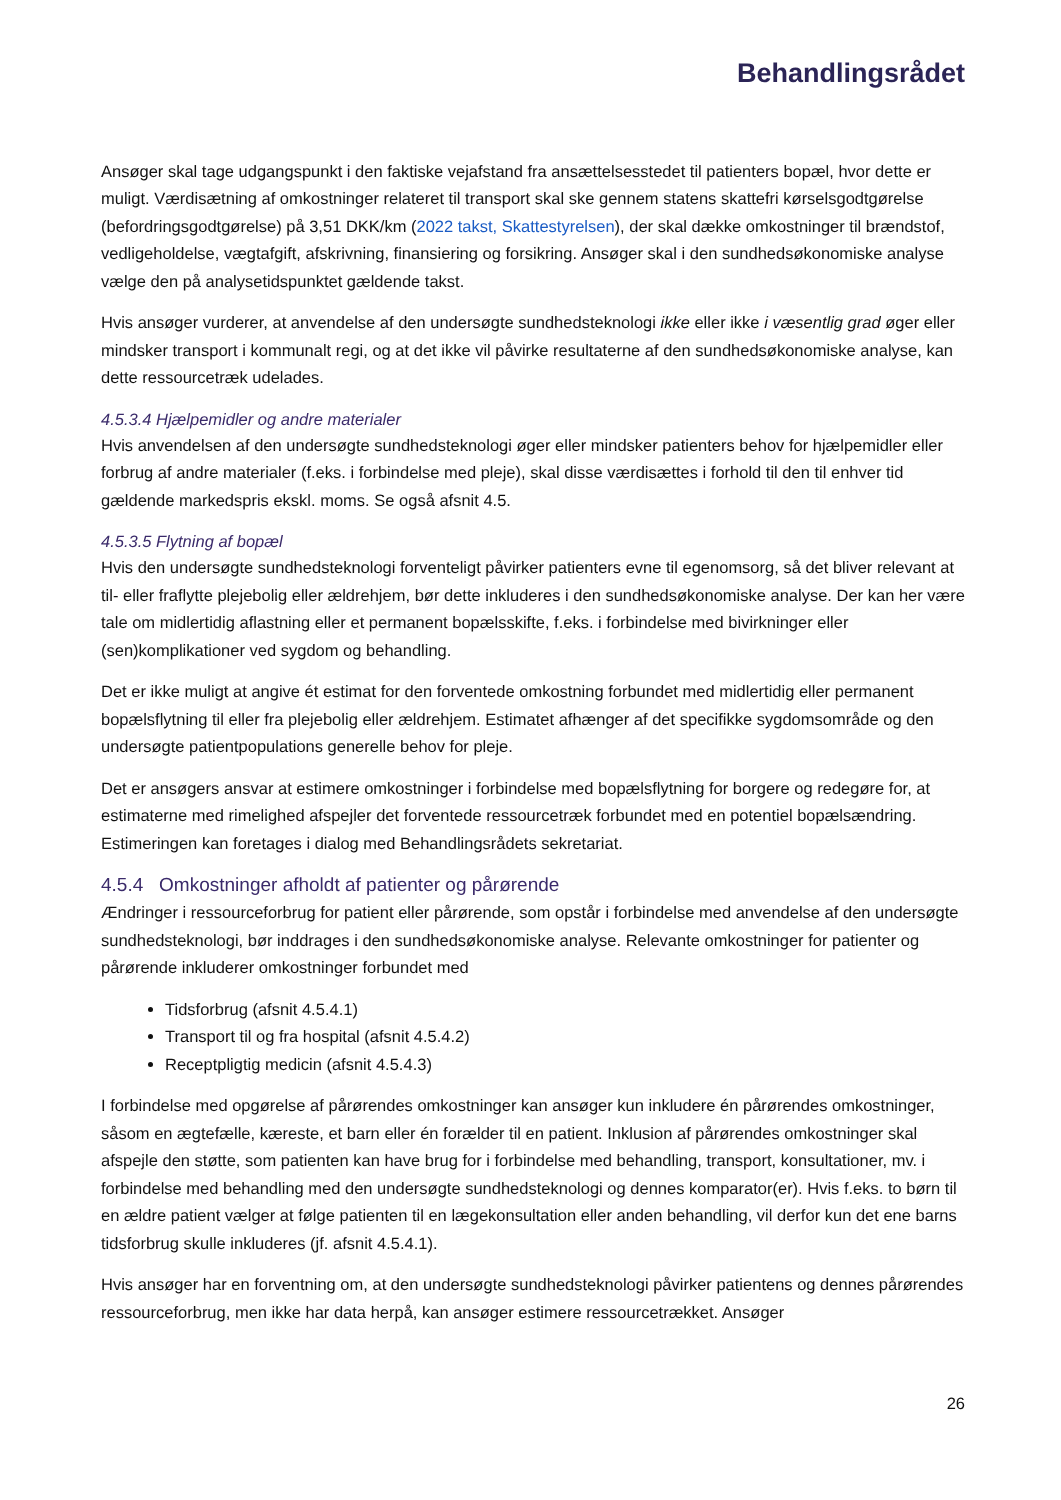Behandlingsrådet
Ansøger skal tage udgangspunkt i den faktiske vejafstand fra ansættelsesstedet til patienters bopæl, hvor dette er muligt. Værdisætning af omkostninger relateret til transport skal ske gennem statens skattefri kørselsgodtgørelse (befordringsgodtgørelse) på 3,51 DKK/km (2022 takst, Skattestyrelsen), der skal dække omkostninger til brændstof, vedligeholdelse, vægtafgift, afskrivning, finansiering og forsikring. Ansøger skal i den sundhedsøkonomiske analyse vælge den på analysetidspunktet gældende takst.
Hvis ansøger vurderer, at anvendelse af den undersøgte sundhedsteknologi ikke eller ikke i væsentlig grad øger eller mindsker transport i kommunalt regi, og at det ikke vil påvirke resultaterne af den sundhedsøkonomiske analyse, kan dette ressourcetræk udelades.
4.5.3.4 Hjælpemidler og andre materialer
Hvis anvendelsen af den undersøgte sundhedsteknologi øger eller mindsker patienters behov for hjælpemidler eller forbrug af andre materialer (f.eks. i forbindelse med pleje), skal disse værdisættes i forhold til den til enhver tid gældende markedspris ekskl. moms. Se også afsnit 4.5.
4.5.3.5 Flytning af bopæl
Hvis den undersøgte sundhedsteknologi forventeligt påvirker patienters evne til egenomsorg, så det bliver relevant at til- eller fraflytte plejebolig eller ældrehjem, bør dette inkluderes i den sundhedsøkonomiske analyse. Der kan her være tale om midlertidig aflastning eller et permanent bopælsskifte, f.eks. i forbindelse med bivirkninger eller (sen)komplikationer ved sygdom og behandling.
Det er ikke muligt at angive ét estimat for den forventede omkostning forbundet med midlertidig eller permanent bopælsflytning til eller fra plejebolig eller ældrehjem. Estimatet afhænger af det specifikke sygdomsområde og den undersøgte patientpopulations generelle behov for pleje.
Det er ansøgers ansvar at estimere omkostninger i forbindelse med bopælsflytning for borgere og redegøre for, at estimaterne med rimelighed afspejler det forventede ressourcetræk forbundet med en potentiel bopælsændring. Estimeringen kan foretages i dialog med Behandlingsrådets sekretariat.
4.5.4 Omkostninger afholdt af patienter og pårørende
Ændringer i ressourceforbrug for patient eller pårørende, som opstår i forbindelse med anvendelse af den undersøgte sundhedsteknologi, bør inddrages i den sundhedsøkonomiske analyse. Relevante omkostninger for patienter og pårørende inkluderer omkostninger forbundet med
Tidsforbrug (afsnit 4.5.4.1)
Transport til og fra hospital (afsnit 4.5.4.2)
Receptpligtig medicin (afsnit 4.5.4.3)
I forbindelse med opgørelse af pårørendes omkostninger kan ansøger kun inkludere én pårørendes omkostninger, såsom en ægtefælle, kæreste, et barn eller én forælder til en patient. Inklusion af pårørendes omkostninger skal afspejle den støtte, som patienten kan have brug for i forbindelse med behandling, transport, konsultationer, mv. i forbindelse med behandling med den undersøgte sundhedsteknologi og dennes komparator(er). Hvis f.eks. to børn til en ældre patient vælger at følge patienten til en lægekonsultation eller anden behandling, vil derfor kun det ene barns tidsforbrug skulle inkluderes (jf. afsnit 4.5.4.1).
Hvis ansøger har en forventning om, at den undersøgte sundhedsteknologi påvirker patientens og dennes pårørendes ressourceforbrug, men ikke har data herpå, kan ansøger estimere ressourcetrækket. Ansøger
26